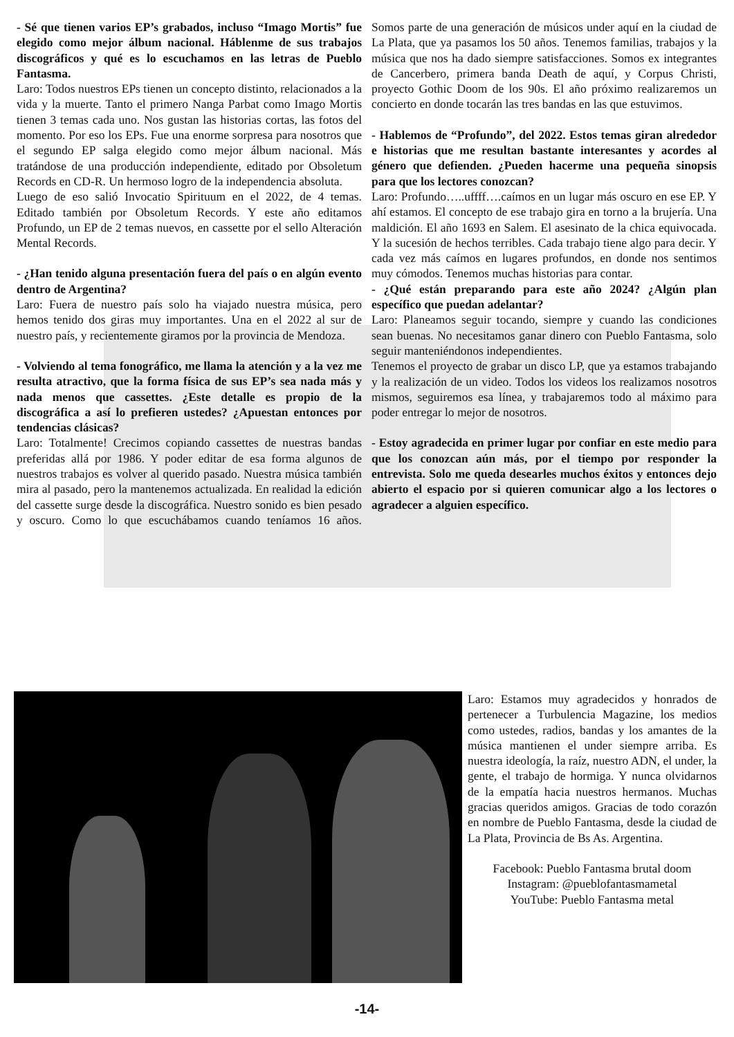- Sé que tienen varios EP’s grabados, incluso “Imago Mortis” fue elegido como mejor álbum nacional. Háblenme de sus trabajos discográficos y qué es lo escuchamos en las letras de Pueblo Fantasma.
Laro: Todos nuestros EPs tienen un concepto distinto, relacionados a la vida y la muerte. Tanto el primero Nanga Parbat como Imago Mortis tienen 3 temas cada uno. Nos gustan las historias cortas, las fotos del momento. Por eso los EPs. Fue una enorme sorpresa para nosotros que el segundo EP salga elegido como mejor álbum nacional. Más tratándose de una producción independiente, editado por Obsoletum Records en CD-R. Un hermoso logro de la independencia absoluta.
Luego de eso salió Invocatio Spirituum en el 2022, de 4 temas. Editado también por Obsoletum Records. Y este año editamos Profundo, un EP de 2 temas nuevos, en cassette por el sello Alteración Mental Records.
- ¿Han tenido alguna presentación fuera del país o en algún evento dentro de Argentina?
Laro: Fuera de nuestro país solo ha viajado nuestra música, pero hemos tenido dos giras muy importantes. Una en el 2022 al sur de nuestro país, y recientemente giramos por la provincia de Mendoza.
- Volviendo al tema fonográfico, me llama la atención y a la vez me resulta atractivo, que la forma física de sus EP’s sea nada más y nada menos que cassettes. ¿Este detalle es propio de la discográfica a así lo prefieren ustedes? ¿Apuestan entonces por tendencias clásicas?
Laro: Totalmente! Crecimos copiando cassettes de nuestras bandas preferidas allá por 1986. Y poder editar de esa forma algunos de nuestros trabajos es volver al querido pasado. Nuestra música también mira al pasado, pero la mantenemos actualizada. En realidad la edición del cassette surge desde la discográfica. Nuestro sonido es bien pesado y oscuro. Como lo que escuchábamos cuando teníamos 16 años. Somos parte de una generación de músicos under aquí en la ciudad de La Plata, que ya pasamos los 50 años. Tenemos familias, trabajos y la música que nos ha dado siempre satisfacciones. Somos ex integrantes de Cancerbero, primera banda Death de aquí, y Corpus Christi, proyecto Gothic Doom de los 90s. El año próximo realizaremos un concierto en donde tocarán las tres bandas en las que estuvimos.
- Hablemos de “Profundo”, del 2022. Estos temas giran alrededor e historias que me resultan bastante interesantes y acordes al género que defienden. ¿Pueden hacerme una pequeña sinopsis para que los lectores conozcan?
Laro: Profundo…..uffff….caímos en un lugar más oscuro en ese EP. Y ahí estamos. El concepto de ese trabajo gira en torno a la brujería. Una maldición. El año 1693 en Salem. El asesinato de la chica equivocada. Y la sucesión de hechos terribles. Cada trabajo tiene algo para decir. Y cada vez más caímos en lugares profundos, en donde nos sentimos muy cómodos. Tenemos muchas historias para contar.
- ¿Qué están preparando para este año 2024? ¿Algún plan específico que puedan adelantar?
Laro: Planeamos seguir tocando, siempre y cuando las condiciones sean buenas. No necesitamos ganar dinero con Pueblo Fantasma, solo seguir manteniéndonos independientes.
Tenemos el proyecto de grabar un disco LP, que ya estamos trabajando y la realización de un video. Todos los videos los realizamos nosotros mismos, seguiremos esa línea, y trabajaremos todo al máximo para poder entregar lo mejor de nosotros.
- Estoy agradecida en primer lugar por confiar en este medio para que los conozcan aún más, por el tiempo por responder la entrevista. Solo me queda desearles muchos éxitos y entonces dejo abierto el espacio por si quieren comunicar algo a los lectores o agradecer a alguien específico.
Laro: Estamos muy agradecidos y honrados de pertenecer a Turbulencia Magazine, los medios como ustedes, radios, bandas y los amantes de la música mantienen el under siempre arriba. Es nuestra ideología, la raíz, nuestro ADN, el under, la gente, el trabajo de hormiga. Y nunca olvidarnos de la empatía hacia nuestros hermanos. Muchas gracias queridos amigos. Gracias de todo corazón en nombre de Pueblo Fantasma, desde la ciudad de La Plata, Provincia de Bs As. Argentina.
Facebook: Pueblo Fantasma brutal doom
Instagram: @pueblofantasmametal
YouTube: Pueblo Fantasma metal
-14-